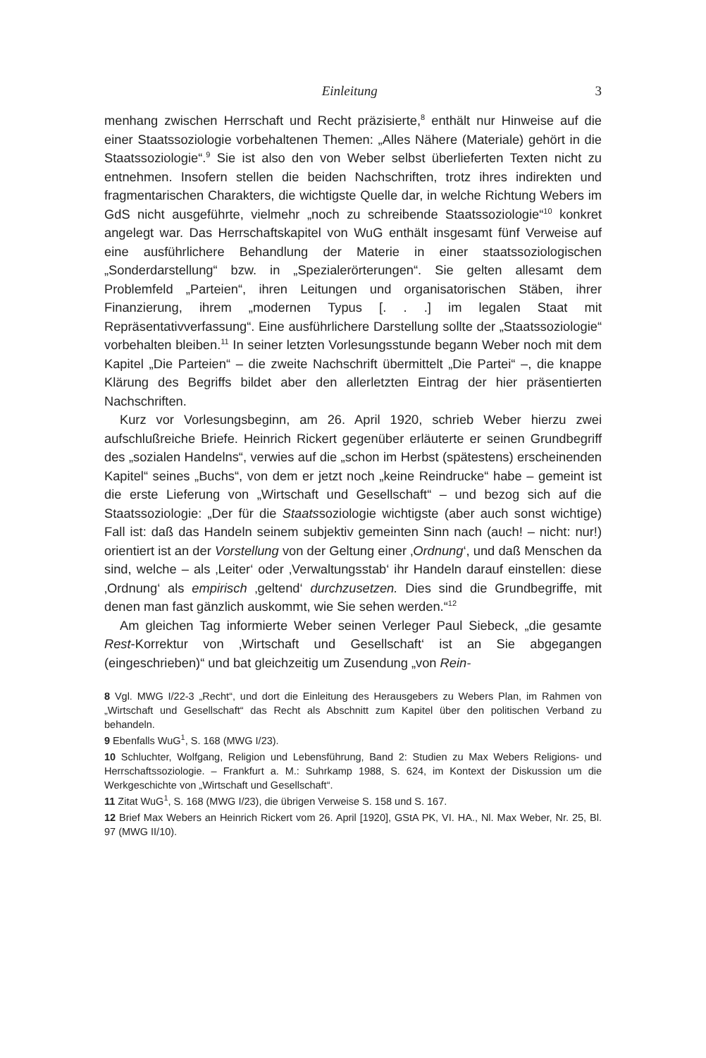Einleitung 3
menhang zwischen Herrschaft und Recht präzisierte,<sup>8</sup> enthält nur Hinweise auf die einer Staatssoziologie vorbehaltenen Themen: „Alles Nähere (Materiale) gehört in die Staatssoziologie“.<sup>9</sup> Sie ist also den von Weber selbst überlieferten Texten nicht zu entnehmen. Insofern stellen die beiden Nachschriften, trotz ihres indirekten und fragmentarischen Charakters, die wichtigste Quelle dar, in welche Richtung Webers im GdS nicht ausgeführte, vielmehr „noch zu schreibende Staatssoziologie“<sup>10</sup> konkret angelegt war. Das Herrschaftskapitel von WuG enthält insgesamt fünf Verweise auf eine ausführlichere Behandlung der Materie in einer staatssoziologischen „Sonderdarstellung“ bzw. in „Spezialerörterungen“. Sie gelten allesamt dem Problemfeld „Parteien“, ihren Leitungen und organisatorischen Stäben, ihrer Finanzierung, ihrem „modernen Typus [. . .] im legalen Staat mit Repräsentativverfassung“. Eine ausführlichere Darstellung sollte der „Staatssoziologie“ vorbehalten bleiben.<sup>11</sup> In seiner letzten Vorlesungsstunde begann Weber noch mit dem Kapitel „Die Parteien“ – die zweite Nachschrift übermittelt „Die Partei“ –, die knappe Klärung des Begriffs bildet aber den allerletzten Eintrag der hier präsentierten Nachschriften.
Kurz vor Vorlesungsbeginn, am 26. April 1920, schrieb Weber hierzu zwei aufschlußreiche Briefe. Heinrich Rickert gegenüber erläuterte er seinen Grundbegriff des „sozialen Handelns“, verwies auf die „schon im Herbst (spätestens) erscheinenden Kapitel“ seines „Buchs“, von dem er jetzt noch „keine Reindrucke“ habe – gemeint ist die erste Lieferung von „Wirtschaft und Gesellschaft“ – und bezog sich auf die Staatssoziologie: „Der für die Staatssoziologie wichtigste (aber auch sonst wichtige) Fall ist: daß das Handeln seinem subjektiv gemeinten Sinn nach (auch! – nicht: nur!) orientiert ist an der Vorstellung von der Geltung einer ‚Ordnung‘, und daß Menschen da sind, welche – als ‚Leiter‘ oder ‚Verwaltungsstab‘ ihr Handeln darauf einstellen: diese ‚Ordnung‘ als empirisch ‚geltend‘ durchzusetzen. Dies sind die Grundbegriffe, mit denen man fast gänzlich auskommt, wie Sie sehen werden.“<sup>12</sup>
Am gleichen Tag informierte Weber seinen Verleger Paul Siebeck, „die gesamte Rest-Korrektur von ‚Wirtschaft und Gesellschaft‘ ist an Sie abgegangen (eingeschrieben)“ und bat gleichzeitig um Zusendung „von Rein-
8 Vgl. MWG I/22-3 „Recht“, und dort die Einleitung des Herausgebers zu Webers Plan, im Rahmen von „Wirtschaft und Gesellschaft“ das Recht als Abschnitt zum Kapitel über den politischen Verband zu behandeln.
9 Ebenfalls WuG<sup>1</sup>, S. 168 (MWG I/23).
10 Schluchter, Wolfgang, Religion und Lebensführung, Band 2: Studien zu Max Webers Religions- und Herrschaftssoziologie. – Frankfurt a. M.: Suhrkamp 1988, S. 624, im Kontext der Diskussion um die Werkgeschichte von „Wirtschaft und Gesellschaft“.
11 Zitat WuG<sup>1</sup>, S. 168 (MWG I/23), die übrigen Verweise S. 158 und S. 167.
12 Brief Max Webers an Heinrich Rickert vom 26. April [1920], GStA PK, VI. HA., Nl. Max Weber, Nr. 25, Bl. 97 (MWG II/10).